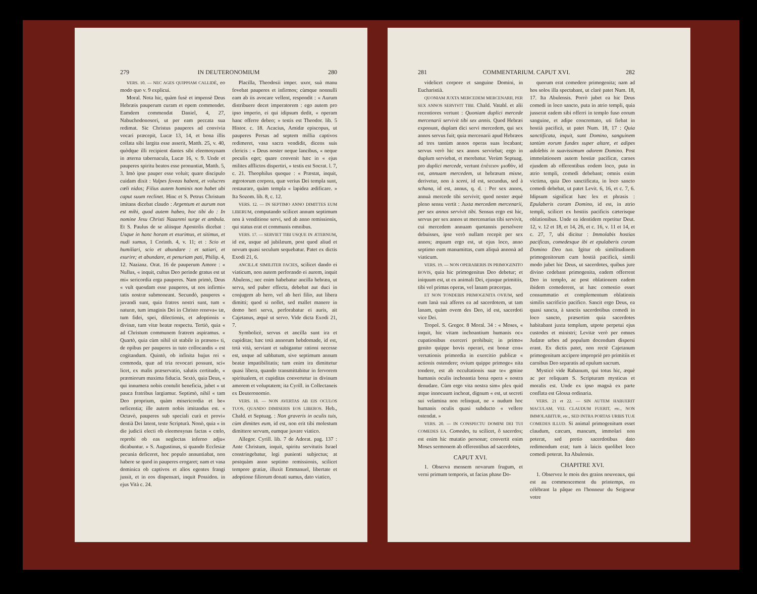279 IN DEUTERONOMIUM 280
VERS. 10. — NEC AGES QUIPPIAM CALLIDÈ, eo modo quo v. 9 explicui.
Moral. Nota hic, quàm fusè et impensè Deus Hebræis pauperum curam et opem commendet. Eamdem commendat Daniel, 4, 27, Nabuchodonosori, ut per eam peccata sua redimat. Sic Christus pauperes ad convivia vocari præcepit, Lucæ 13, 14, et bona illis collata sibi largita esse asserit, Matth. 25, v. 40, quòdque illi recipient dantes sibi eleemosynam in æterna tabernacula, Lucæ 16, v. 9. Unde et pauperes spiritu beatos esse pronuntiat, Matth. 5, 3. Imò ipse pauper esse voluit; quare discipulo cuidam dixit : Vulpes foveas habent, et volucres cœli nidos; Filius autem hominis non habet ubi caput suum reclinet. Hinc et S. Petrus Christum imitans dicebat claudo : Argentum et aurum non est mihi, quod autem habeo, hoc tibi do : In nomine Jesu Christi Nazareni surge et ambula. Et S. Paulus de se aliisque Apostolis dicebat : Usque in hanc horam et esurimus, et sitimus, et nudi sumus, 1 Corinth. 4, v. 11; et : Scio et humiliari, scio et abundare : et satiari, et esurire; et abundare, et penuriam pati, Philip. 4, 12. Nazianz. Orat. 16 de pauperum Amore : « Nullus, « inquit, cultus Deo perinde gratus est ut mi« sericordia erga pauperes. Nam primò, Deus « vult quosdam esse pauperes, ut nos infirmi« tatis nostræ submoneant. Secundò, pauperes « juvandi sunt, quia fratres nostri sunt, tum « naturæ, tum imaginis Dei in Christo renova« tæ, tum fidei, spei, dilectionis, et adoptionis « divinæ, tum vitæ beatæ respectu. Tertiò, quia « ad Christum communem fratrem aspiramus. « Quartò, quia cùm nihil sit stabile in præsen« ti, de opibus per pauperes in tuto collocandis « est cogitandum. Quintò, ob infinita hujus rei « commoda, quæ ad tria revocari possunt, sci« licet, ex malis præservatio, salutis certitudo, « præmiorum maxima fiducia. Sextò, quia Deus, « qui innumera nobis contulit beneficia, jubet « ut pauca fratribus largiamur. Septimò, nihil « tam Deo proprium, quàm misericordia et be« neficentia; ille autem nobis imitandus est. « Octavò, pauperes sub speciali curà et provi« dentià Dei latent, teste Scripturà. Nonò, quia « in die judicii electi ob eleemosynas factas « cœlo, reprobi ob eas neglectas inferno adju« dicabuntur. » S. Augustinus, si quando Ecclesiæ pecunia deficeret, hoc populo annuntiabat, non habere se quod in pauperes erogaret; nam et vasa dominica ob captivos et alios egentes frangi jussit, et in eos dispensari, inquit Possidon. in ejus Vità c. 24.
Placilla, Theodosii imper. uxor, suà manu fovebat pauperes et infirmos; cùmque nonnulli eam ab iis avocare vellent, respondit : « Aurum distribuere decet imperatorem : ego autem pro ipso imperio, ei qui idipsum dedit, « operam hanc offerre debeo; » testis est Theodor. lib. 5 Histor. c. 18. Acacius, Amidæ episcopus, ut pauperes Persas ad septem millia captivos redimeret, vasa sacra vendidit, dicens suis clericis : « Deus noster neque lancibus, « neque poculis eget; quare convenit hæc in « ejus milites afflictos dispertiri, » testis est Socrat. l. 7, c. 21. Theophilus quoque : « Præstat, inquit, ægrotorum corpora, quæ verius Dei templa sunt, restaurare, quàm templa « lapidea ædificare. » Ita Sozom. lib. 8, c. 12.
VERS. 12. — IN SEPTIMO ANNO DIMITTES EUM LIBERUM, computando scilicet annum septimum non à venditione servi, sed ab anno remissionis, qui status erat et communis omnibus.
VERS. 17. — SERVIET TIBI USQUE IN ÆTERNUM, id est, usque ad jubilæum, post quod aliud et novum quasi seculum sequebatur. Patet ex dictis Exodi 21, 6.
ANCILLÆ SIMILITER FACIES, scilicet dando ei viaticum, non autem perforando ei aurem, inquit Abulens.; nec enim habebatur ancilla hebræa, ut serva, sed puber effecta, debebat aut duci in conjugem ab hero, vel ab heri filio, aut libera dimitti; quod si nollet, sed mallet manere in domo heri serva, perforabatur ei auris, ait Cajetanus, æquè ut servo. Vide dicta Exodi 21, 7.
Symbolicè, servus et ancilla sunt ira et cupiditas; hæc totà annorum hebdomade, id est, totà vità, serviant et subigantur rationi necesse est, usque ad sabbatum, sive septimum annum beatæ impatibilitatis; tum enim ira dimittetur quasi libera, quando transmittabitur in fervorem spiritualem, et cupiditas convertetur in divinum amorem et voluptatem; ita Cyrill. in Collectaneis ex Deuteronomio.
VERS. 18. — NON AVERTAS AB EIS OCULOS TUOS, QUANDO DIMISERIS EOS LIBEROS. Heb., Chald. et Septuag. : Non graveris in oculis tuis, cùm dimittes eum, id est, non erit tibi molestum dimittere servum, eumque juvare viatico.
Allegor. Cyrill. lib. 7 de Adorat. pag. 137 : Ante Christum, inquit, spiritu servitutis Israel constringebatur, legi punienti subjectus; at postquàm anno septimo remissionis, scilicet tempore gratiæ, illuxit Emmanuel, libertate et adoptione filiorum donati sumus, dato viatico,
281 COMMENTARIUM. CAPUT XVI. 282
videlicet corpore et sanguine Domini, in Eucharistià.
QUONIAM JUXTA MERCEDEM MERCENARII, PER SEX ANNOS SERVIVIT TIBI. Chald. Vatabl. et alii recentiores vertunt : Quoniam duplici mercede mercenarii servivit tibi sex annis. Quod Hebræi exponunt, duplam dici servi mercedem, qui sex annos servus fuit; quia mercenarii apud Hebræos ad tres tantùm annos operas suas locabant; servus verò hic sex annos serviebat; ergo in duplum serviebat, et merebatur. Verùm Septuag. pro duplici mercede, vertunt ἐπέτειον μισθὸν, id est, annuam mercedem, ut hebræum misne, derivetur, non à sceni, id est, secundus, sed à schana, id est, annus, q. d. : Per sex annos, annuà mercede tibi servivit; quod noster æquè pleno sensu vertit : Juxta mercedem mercenarii, per sex annos servivit tibi. Sensus ergo est hic, servus per sex annos ut mercenarius tibi servivit, cui mercedem annuam quotannis persolvere debuisses, ipse verò nullam recepit per sex annos; æquum ergo est, ut ejus loco, anno septimo eum manumittas, cum aliquà annonà ad viaticum.
VERS. 19. — NON OPERABERIS IN PRIMOGENITO BOVIS, quia hic primogenitus Deo debetur; et iniquum est, ut ex animali Dei, ejusque primitiis, tibi vel primas operas, vel lanam præcerpas.
ET NON TONDEBIS PRIMOGENITA OVIUM, sed eum lanà suà afferes ea ad sacerdotem, ut tam lanam, quàm ovem des Deo, id est, sacerdoti vice Dei.
Tropol. S. Gregor. 8 Moral. 34 : « Moses, « inquit, hic vitam inchoantium humanis oc« cupationibus exerceri prohibuit; in primo« genito quippe bovis operari, est bonæ con« versationis primordia in exercitio publicæ « actionis ostendere; ovium quippe primoge« nita tondere, est ab occultationis suæ te« gmine humanis oculis inchoantia bona opera « nostra denudare. Cùm ergo vita nostra sim« plex quid atque innocuum inchoat, dignum « est, ut secreti sui velamina non relinquat, ne « nudum hoc humanis oculis quasi subducto « vellere ostendat. »
VERS. 20. — IN CONSPECTU DOMINI DEI TUI COMEDES EA. Comedes, tu scilicet, ô sacerdos; est enim hic mutatio personæ; convertit enim Moses sermonem ab offerentibus ad sacerdotes,
CAPUT XVI.
1. Observa mensem novarum frugum, et verni primum temporis, ut facias phase Do-
quorum erat comedere primogenita; nam ad hos solos illa spectabant, ut clarè patet Num. 18, 17. Ita Abulensis. Porrò jubet ea hic Deus comedi in loco sancto, puta in atrio templi, quia jusserat eadem sibi offerri in templo fuso eorum sanguine, et adipe concremato, uti fiebat in hostià pacificà, ut patet Num. 18, 17 : Quia sanctificata, inquit, sunt Domino, sanguinem tantùm eorum fundes super altare, et adipes adolebis in suavissimum odorem Domino. Post immolationem autem hostiæ pacificæ, carnes ejusdem ab offerentibus eodem loco, puta in atrio templi, comedi debebant; omnis enim victima, quia Deo sanctificata, in loco sancto comedi debebat, ut patet Levit. 6, 16, et c. 7, 6. Idipsum significat hæc lex et phrasis : Epulaberis coram Domino, id est, in atrio templi, scilicet ex hostiis pacificis cæterisque oblationibus. Unde ea identidem repetitur Deut. 12, v. 12 et 18, et 14, 26, et c. 16, v. 11 et 14, et c. 27, 7, ubi dicitur : Immolabis hostias pacificas, comedesque ibi et epulaberis coram Domino Deo tuo. Igitur ob similitudinem primogenitorum cum hostià pacificà, simili modo jubet hic Deus, ut sacerdotes, quibus jure divino cedebant primogenita, eadem offerrent Deo in templo, ac post oblationem eadem ibidem comederent, ut hæc comestio esset consummatio et complementum oblationis similis sacrificio pacifico. Sancit ergo Deus, ea quasi sancta, à sanctis sacerdotibus comedi in loco sancto, præsertim quia sacerdotes habitabant juxta templum, utpote perpetui ejus custodes et ministri; Levitæ verò per omnes Judææ urbes ad populum docendum dispersi erant. Ex dictis patet, non rectè Cajetanum primogenitum accipere impropriè pro primitiis et carnibus Deo separatis ad epulum sacrum.
Mysticè vide Rabanum, qui totus hic, æquè ac per reliquam S. Scripturam mysticus et moralis est. Unde ex ipso magnà ex parte conflata est Glossa ordinaria.
VERS. 21 et 22. — SIN AUTEM HABUERIT MACULAM, VEL CLAUDUM FUERIT, etc., NON IMMOLABITUR, etc., SED INTRA PORTAS URBIS TUÆ COMEDES ILLUD. Si animal primogenitum esset claudum, cæcum, mancum, immolari non poterat, sed pretio sacerdotibus dato redimendum erat; tum à laicis quolibet loco comedi poterat. Ita Abulensis.
CHAPITRE XVI.
1. Observez le mois des grains nouveaux, qui est au commencement du printemps, en célébrant la pâque en l'honneur du Seigneur votre